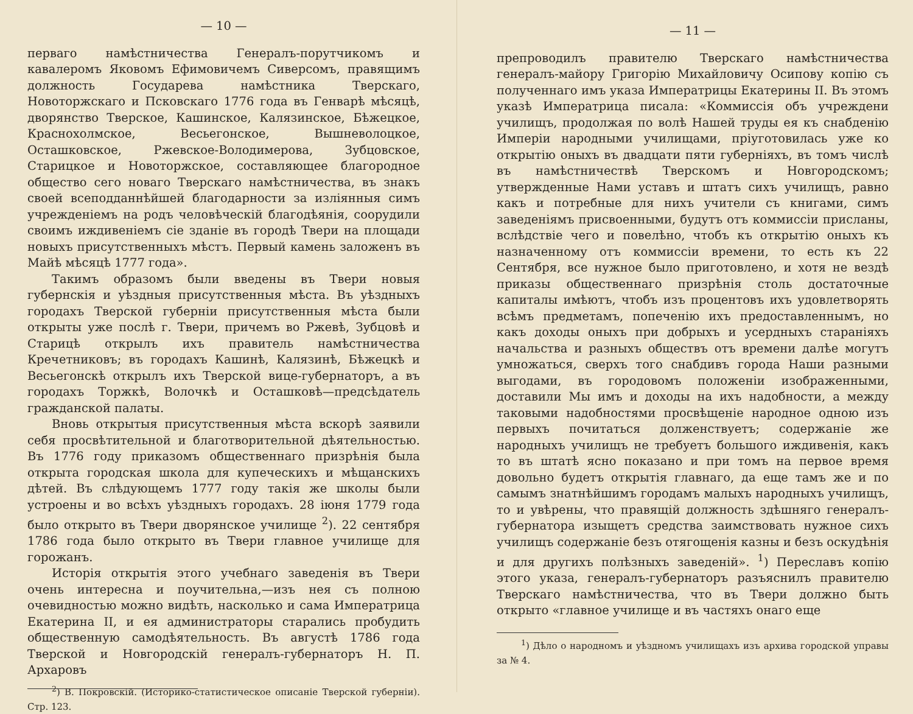— 10 —
перваго намѣстничества Генералъ-порутчикомъ и кавалеромъ Яковомъ Ефимовичемъ Сиверсомъ, правящимъ должность Государева намѣстника Тверскаго, Новоторжскаго и Псковскаго 1776 года въ Генварѣ мѣсяцѣ, дворянство Тверское, Кашинское, Калязинское, Бѣжецкое, Краснохолмское, Весьегонское, Вышневолоцкое, Осташковское, Ржевское-Володимерова, Зубцовское, Старицкое и Новоторжское, составляющее благородное общество сего новаго Тверскаго намѣстничества, въ знакъ своей всеподданнѣйшей благодарности за изліянныя симъ учрежденіемъ на родъ человѣческій благодѣянія, соорудили своимъ иждивеніемъ сіе зданіе въ городѣ Твери на площади новыхъ присутственныхъ мѣстъ. Первый камень заложенъ въ Майѣ мѣсяцѣ 1777 года».
Такимъ образомъ были введены въ Твери новыя губернскія и уѣздныя присутственныя мѣста. Въ уѣздныхъ городахъ Тверской губерніи присутственныя мѣста были открыты уже послѣ г. Твери, причемъ во Ржевѣ, Зубцовѣ и Старицѣ открылъ ихъ правитель намѣстничества Кречетниковъ; въ городахъ Кашинѣ, Калязинѣ, Бѣжецкѣ и Весьегонскѣ открылъ ихъ Тверской вице-губернаторъ, а въ городахъ Торжкѣ, Волочкѣ и Осташковѣ—предсѣдатель гражданской палаты.
Вновь открытыя присутственныя мѣста вскорѣ заявили себя просвѣтительной и благотворительной дѣятельностью. Въ 1776 году приказомъ общественнаго призрѣнія была открыта городская школа для купеческихъ и мѣщанскихъ дѣтей. Въ слѣдующемъ 1777 году такія же школы были устроены и во всѣхъ уѣздныхъ городахъ. 28 іюня 1779 года было открыто въ Твери дворянское училище <sup>2</sup>). 22 сентября 1786 года было открыто въ Твери главное училище для горожанъ.
Исторія открытія этого учебнаго заведенія въ Твери очень интересна и поучительна,—изъ нея съ полною очевидностью можно видѣть, насколько и сама Императрица Екатерина II, и ея администраторы старались пробудить общественную самодѣятельность. Въ августѣ 1786 года Тверской и Новгородскій генералъ-губернаторъ Н. П. Архаровъ
<sup>2</sup>) В. Покровскій. (Историко-статистическое описаніе Тверской губерніи). Стр. 123.
— 11 —
препроводилъ правителю Тверскаго намѣстничества генералъ-майору Григорію Михайловичу Осипову копію съ полученнаго имъ указа Императрицы Екатерины II. Въ этомъ указѣ Императрица писала: «Коммиссія объ учреждени училищъ, продолжая по волѣ Нашей труды ея къ снабденію Имперіи народными училищами, пріуготовилась уже ко открытію оныхъ въ двадцати пяти губерніяхъ, въ томъ числѣ въ намѣстничествѣ Тверскомъ и Новгородскомъ; утвержденные Нами уставъ и штатъ сихъ училищъ, равно какъ и потребные для нихъ учители съ книгами, симъ заведеніямъ присвоенными, будутъ отъ коммиссіи присланы, вслѣдствіе чего и повелѣно, чтобъ къ открытію оныхъ къ назначенному отъ коммиссіи времени, то есть къ 22 Сентября, все нужное было приготовлено, и хотя не вездѣ приказы общественнаго призрѣнія столь достаточные капиталы имѣютъ, чтобъ изъ процентовъ ихъ удовлетворять всѣмъ предметамъ, попеченію ихъ предоставленнымъ, но какъ доходы оныхъ при добрыхъ и усердныхъ стараніяхъ начальства и разныхъ обществъ отъ времени далѣе могутъ умножаться, сверхъ того снабдивъ города Наши разными выгодами, въ городовомъ положеніи изображенными, доставили Мы имъ и доходы на ихъ надобности, а между таковыми надобностями просвѣщеніе народное одною изъ первыхъ почитаться долженствуетъ; содержаніе же народныхъ училищъ не требуетъ большого иждивенія, какъ то въ штатѣ ясно показано и при томъ на первое время довольно будетъ открытія главнаго, да еще тамъ же и по самымъ знатнѣйшимъ городамъ малыхъ народныхъ училищъ, то и увѣрены, что правящій должность здѣшняго генералъ-губернатора изыщетъ средства заимствовать нужное сихъ училищъ содержаніе безъ отягощенія казны и безъ оскудѣнія и для другихъ полѣзныхъ заведеній». <sup>1</sup>) Переславъ копію этого указа, генералъ-губернаторъ разъяснилъ правителю Тверскаго намѣстничества, что въ Твери должно быть открыто «главное училище и въ частяхъ онаго еще
<sup>1</sup>) Дѣло о народномъ и уѣздномъ училищахъ изъ архива городской управы за № 4.